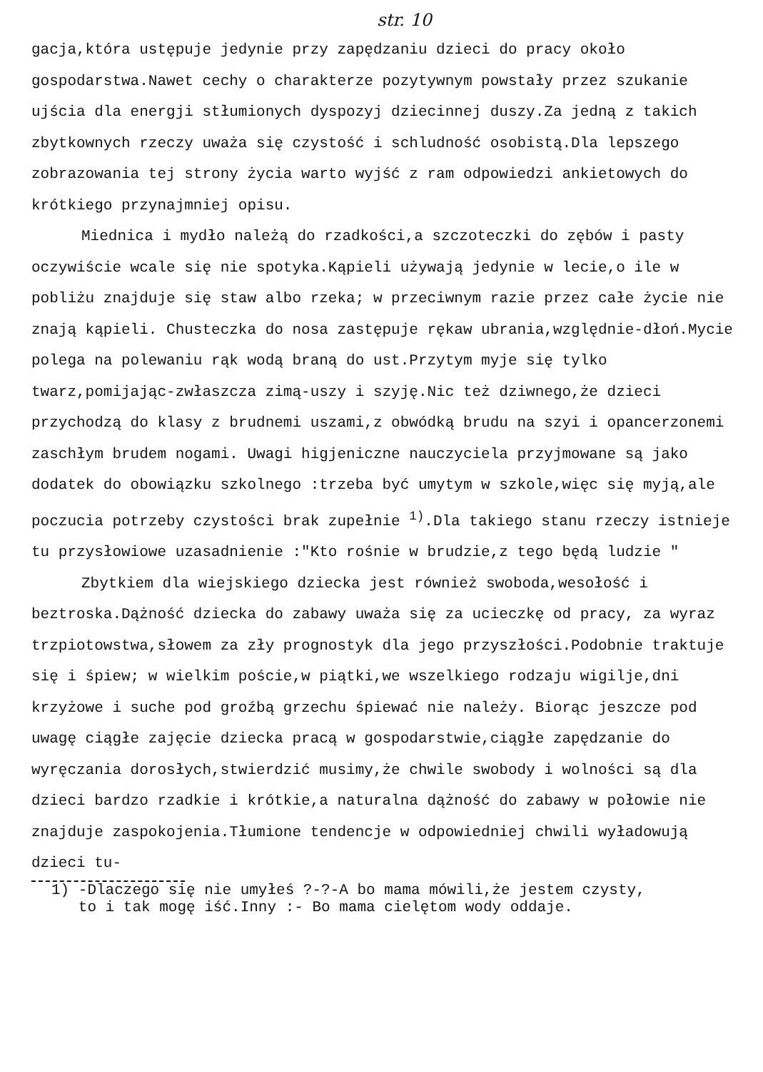str. 10
gacja,która ustępuje jedynie przy zapędzaniu dzieci do pracy około gospodarstwa.Nawet cechy o charakterze pozytywnym powstały przez szukanie ujścia dla energji stłumionych dyspozyj dziecinnej duszy.Za jedną z takich zbytkownych rzeczy uważa się czystość i schludność osobistą.Dla lepszego zobrazowania tej strony życia warto wyjść z ram odpowiedzi ankietowych do krótkiego przynajmniej opisu.
Miednica i mydło należą do rzadkości,a szczoteczki do zębów i pasty oczywiście wcale się nie spotyka.Kąpieli używają jedynie w lecie,o ile w pobliżu znajduje się staw albo rzeka; w przeciwnym razie przez całe życie nie znają kąpieli. Chusteczka do nosa zastępuje rękaw ubrania,względnie-dłoń.Mycie polega na polewaniu rąk wodą braną do ust.Przytym myje się tylko twarz,pomijając-zwłaszcza zimą-uszy i szyję.Nic też dziwnego,że dzieci przychodzą do klasy z brudnemi uszami,z obwódką brudu na szyi i opancerzonemi zaschłym brudem nogami. Uwagi higjeniczne nauczyciela przyjmowane są jako dodatek do obowiązku szkolnego :trzeba być umytym w szkole,więc się myją,ale poczucia potrzeby czystości brak zupełnie <sup>1)</sup>.Dla takiego stanu rzeczy istnieje tu przysłowiowe uzasadnienie :"Kto rośnie w brudzie,z tego będą ludzie "
Zbytkiem dla wiejskiego dziecka jest również swoboda,wesołość i beztroska.Dążność dziecka do zabawy uważa się za ucieczkę od pracy, za wyraz trzpiotowstwa,słowem za zły prognostyk dla jego przyszłości.Podobnie traktuje się i śpiew; w wielkim poście,w piątki,we wszelkiego rodzaju wigilje,dni krzyżowe i suche pod groźbą grzechu śpiewać nie należy. Biorąc jeszcze pod uwagę ciągłe zajęcie dziecka pracą w gospodarstwie,ciągłe zapędzanie do wyręczania dorosłych,stwierdzić musimy,że chwile swobody i wolności są dla dzieci bardzo rzadkie i krótkie,a naturalna dążność do zabawy w połowie nie znajduje zaspokojenia.Tłumione tendencje w odpowiedniej chwili wyładowują dzieci tu-
1) -Dlaczego się nie umyłeś ?-?-A bo mama mówili,że jestem czysty,
to i tak mogę iść.Inny :- Bo mama cielętom wody oddaje.